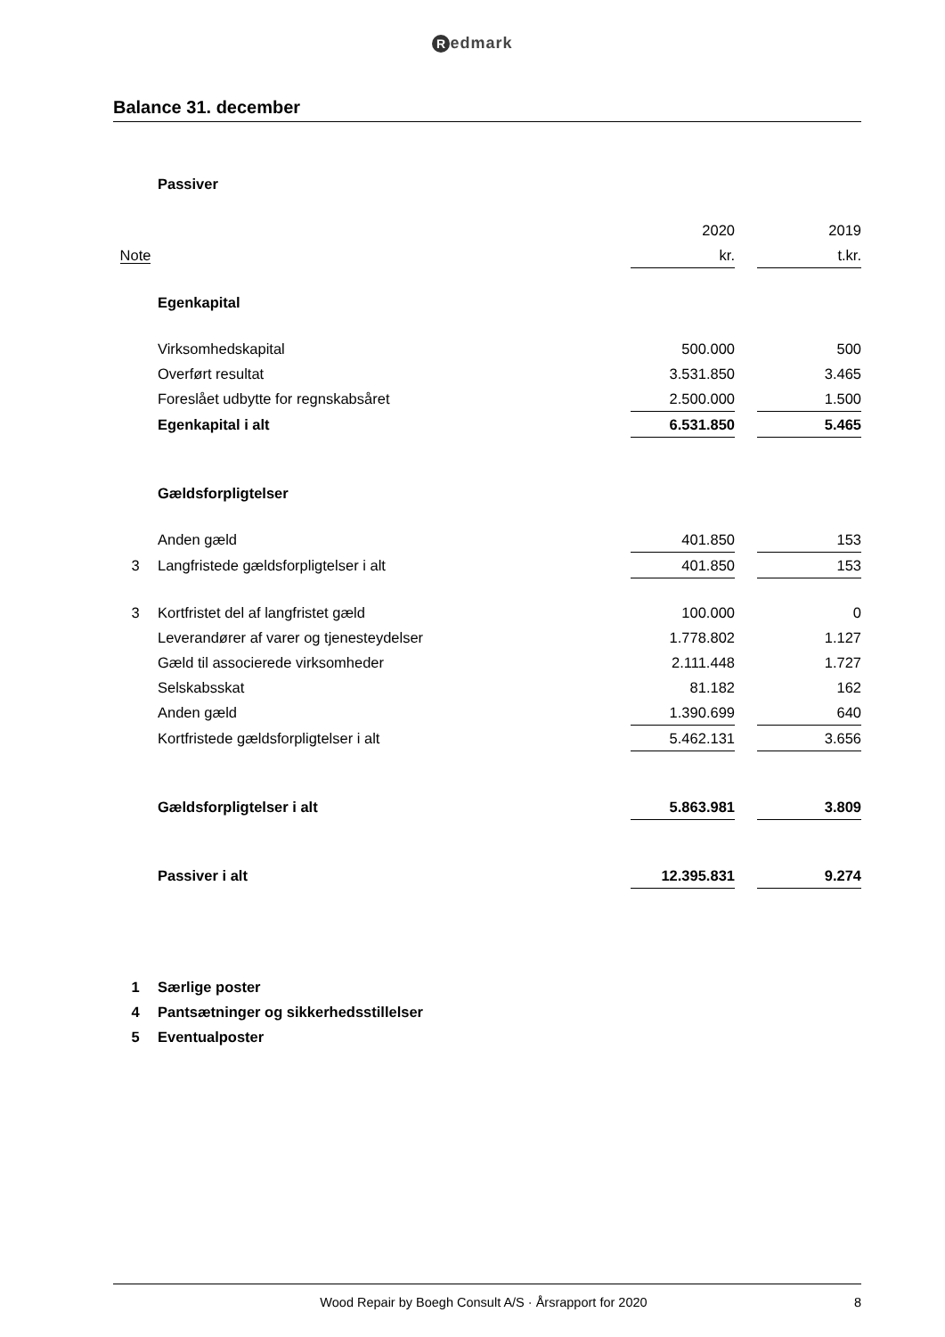Redmark
Balance 31. december
| | Passiver | | | |
| | | 2020 | | 2019 |
| Note | | kr. | | t.kr. |
| | Egenkapital | | | |
| | Virksomhedskapital | 500.000 | | 500 |
| | Overført resultat | 3.531.850 | | 3.465 |
| | Foreslået udbytte for regnskabsåret | 2.500.000 | | 1.500 |
| | Egenkapital i alt | 6.531.850 | | 5.465 |
| | Gældsforpligtelser | | | |
| | Anden gæld | 401.850 | | 153 |
| 3 | Langfristede gældsforpligtelser i alt | 401.850 | | 153 |
| 3 | Kortfristet del af langfristet gæld | 100.000 | | 0 |
| | Leverandører af varer og tjenesteydelser | 1.778.802 | | 1.127 |
| | Gæld til associerede virksomheder | 2.111.448 | | 1.727 |
| | Selskabsskat | 81.182 | | 162 |
| | Anden gæld | 1.390.699 | | 640 |
| | Kortfristede gældsforpligtelser i alt | 5.462.131 | | 3.656 |
| | Gældsforpligtelser i alt | 5.863.981 | | 3.809 |
| | Passiver i alt | 12.395.831 | | 9.274 |
| 1 | Særlige poster | | | |
| 4 | Pantsætninger og sikkerhedsstillelser | | | |
| 5 | Eventualposter | | | |
Wood Repair by Boegh Consult A/S · Årsrapport for 2020
8